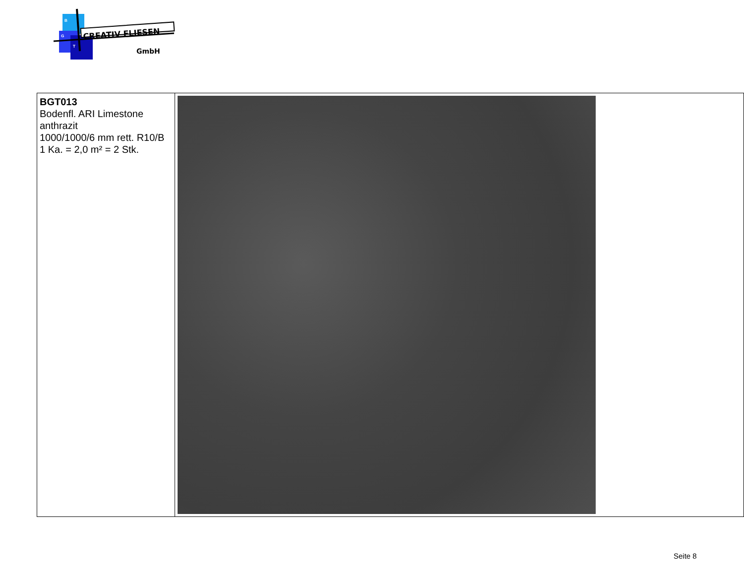CREATIV FLIESEN
GmbH
B
G
T
| BGT013 Bodenfl. ARI Limestone anthrazit 1000/1000/6 mm rett. R10/B 1 Ka. = 2,0 m² = 2 Stk. | |
Seite 8